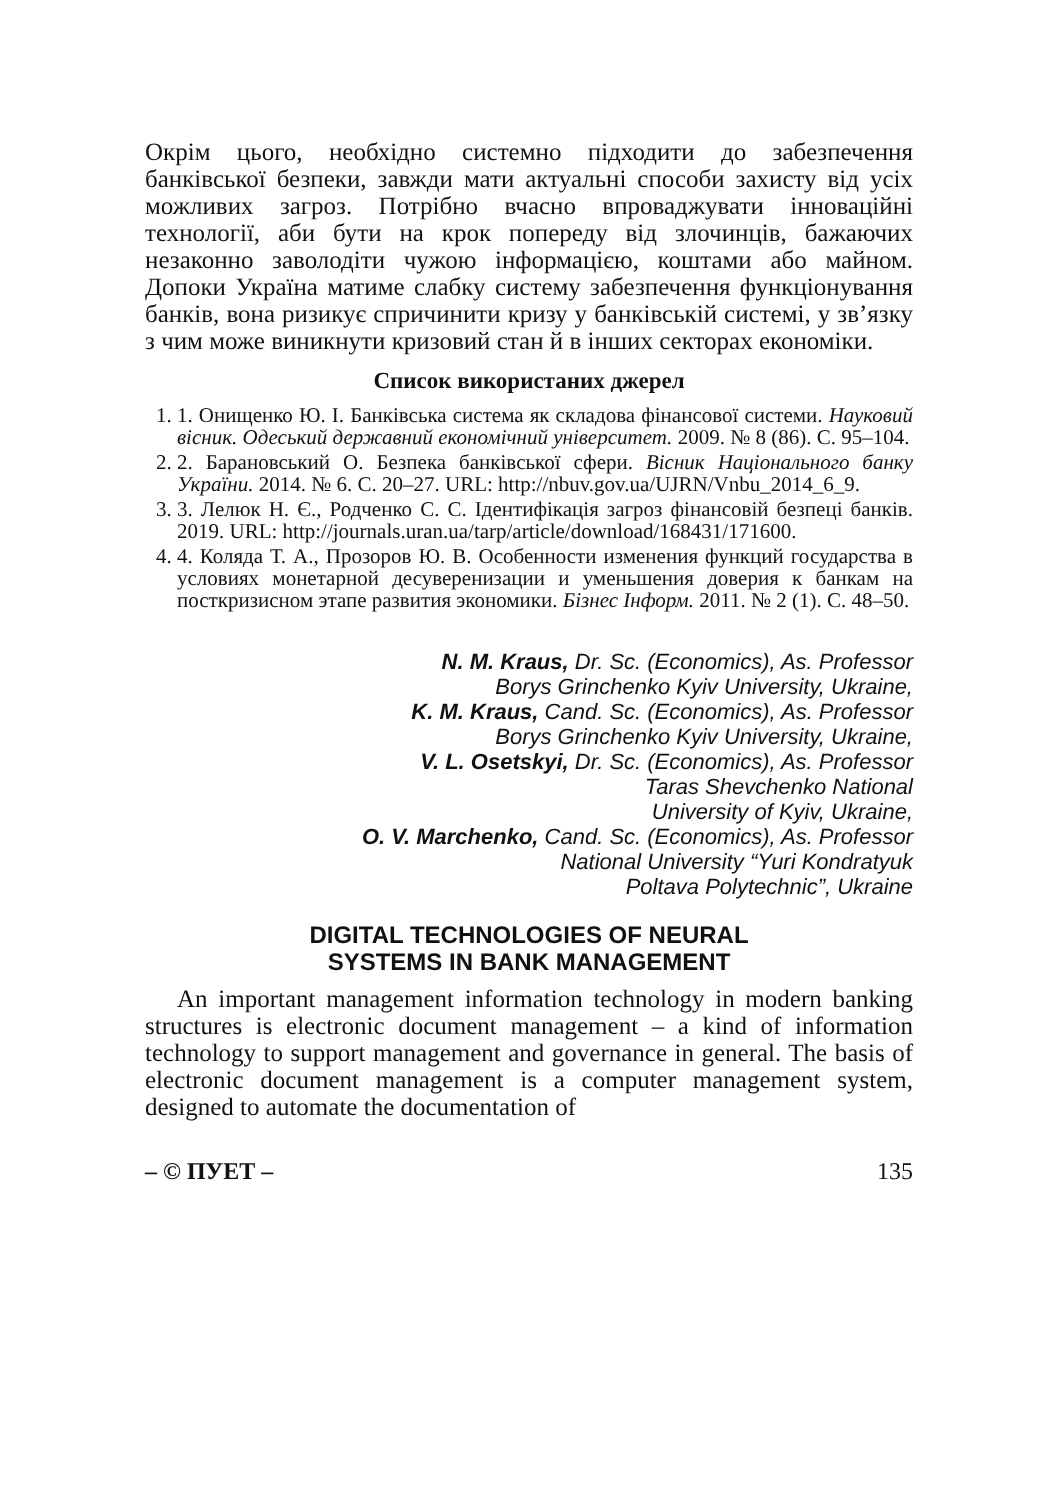Окрім цього, необхідно системно підходити до забезпечення банківської безпеки, завжди мати актуальні способи захисту від усіх можливих загроз. Потрібно вчасно впроваджувати інноваційні технології, аби бути на крок попереду від злочинців, бажаючих незаконно заволодіти чужою інформацією, коштами або майном. Допоки Україна матиме слабку систему забезпечення функціонування банків, вона ризикує спричинити кризу у банківській системі, у зв’язку з чим може виникнути кризовий стан й в інших секторах економіки.
Список використаних джерел
1. 1. Онищенко Ю. І. Банківська система як складова фінансової системи. Науковий вісник. Одеський державний економічний університет. 2009. № 8 (86). С. 95–104.
2. 2. Барановський О. Безпека банківської сфери. Вісник Національного банку України. 2014. № 6. С. 20–27. URL: http://nbuv.gov.ua/UJRN/Vnbu_2014_6_9.
3. 3. Лелюк Н. Є., Родченко С. С. Ідентифікація загроз фінансовій безпеці банків. 2019. URL: http://journals.uran.ua/tarp/article/download/168431/171600.
4. 4. Коляда Т. А., Прозоров Ю. В. Особенности изменения функций государства в условиях монетарной десуверенизации и уменьшения доверия к банкам на посткризисном этапе развития экономики. Бізнес Інформ. 2011. № 2 (1). С. 48–50.
N. M. Kraus, Dr. Sc. (Economics), As. Professor
Borys Grinchenko Kyiv University, Ukraine,
K. M. Kraus, Cand. Sc. (Economics), As. Professor
Borys Grinchenko Kyiv University, Ukraine,
V. L. Osetskyi, Dr. Sc. (Economics), As. Professor
Taras Shevchenko National
University of Kyiv, Ukraine,
O. V. Marchenko, Cand. Sc. (Economics), As. Professor
National University “Yuri Kondratyuk
Poltava Polytechnic”, Ukraine
DIGITAL TECHNOLOGIES OF NEURAL
SYSTEMS IN BANK MANAGEMENT
An important management information technology in modern banking structures is electronic document management – a kind of information technology to support management and governance in general. The basis of electronic document management is a computer management system, designed to automate the documentation of
– © ПУЕТ – 135